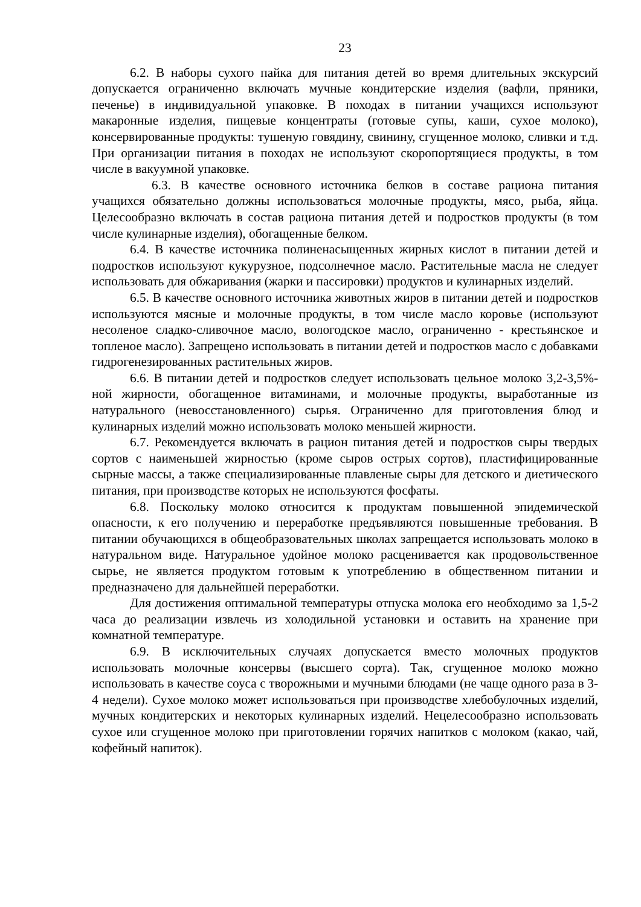23
6.2. В наборы сухого пайка для питания детей во время длительных экскурсий допускается ограниченно включать мучные кондитерские изделия (вафли, пряники, печенье) в индивидуальной упаковке. В походах в питании учащихся используют макаронные изделия, пищевые концентраты (готовые супы, каши, сухое молоко), консервированные продукты: тушеную говядину, свинину, сгущенное молоко, сливки и т.д. При организации питания в походах не используют скоропортящиеся продукты, в том числе в вакуумной упаковке.
6.3. В качестве основного источника белков в составе рациона питания учащихся обязательно должны использоваться молочные продукты, мясо, рыба, яйца. Целесообразно включать в состав рациона питания детей и подростков продукты (в том числе кулинарные изделия), обогащенные белком.
6.4. В качестве источника полиненасыщенных жирных кислот в питании детей и подростков используют кукурузное, подсолнечное масло. Растительные масла не следует использовать для обжаривания (жарки и пассировки) продуктов и кулинарных изделий.
6.5. В качестве основного источника животных жиров в питании детей и подростков используются мясные и молочные продукты, в том числе масло коровье (используют несоленое сладко-сливочное масло, вологодское масло, ограниченно - крестьянское и топленое масло). Запрещено использовать в питании детей и подростков масло с добавками гидрогенезированных растительных жиров.
6.6. В питании детей и подростков следует использовать цельное молоко 3,2-3,5%-ной жирности, обогащенное витаминами, и молочные продукты, выработанные из натурального (невосстановленного) сырья. Ограниченно для приготовления блюд и кулинарных изделий можно использовать молоко меньшей жирности.
6.7. Рекомендуется включать в рацион питания детей и подростков сыры твердых сортов с наименьшей жирностью (кроме сыров острых сортов), пластифицированные сырные массы, а также специализированные плавленые сыры для детского и диетического питания, при производстве которых не используются фосфаты.
6.8. Поскольку молоко относится к продуктам повышенной эпидемической опасности, к его получению и переработке предъявляются повышенные требования. В питании обучающихся в общеобразовательных школах запрещается использовать молоко в натуральном виде. Натуральное удойное молоко расценивается как продовольственное сырье, не является продуктом готовым к употреблению в общественном питании и предназначено для дальнейшей переработки.
Для достижения оптимальной температуры отпуска молока его необходимо за 1,5-2 часа до реализации извлечь из холодильной установки и оставить на хранение при комнатной температуре.
6.9. В исключительных случаях допускается вместо молочных продуктов использовать молочные консервы (высшего сорта). Так, сгущенное молоко можно использовать в качестве соуса с творожными и мучными блюдами (не чаще одного раза в 3-4 недели). Сухое молоко может использоваться при производстве хлебобулочных изделий, мучных кондитерских и некоторых кулинарных изделий. Нецелесообразно использовать сухое или сгущенное молоко при приготовлении горячих напитков с молоком (какао, чай, кофейный напиток).